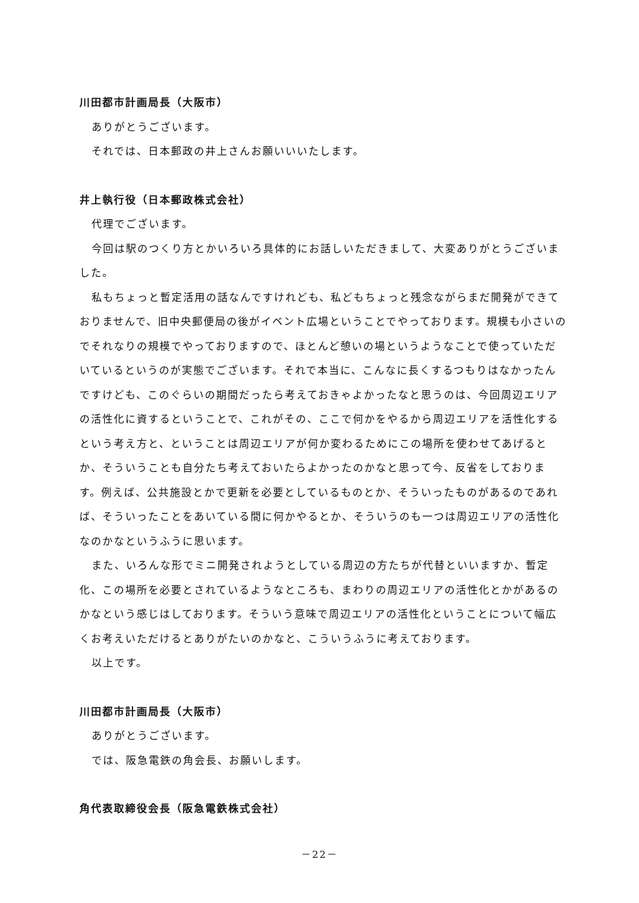川田都市計画局長（大阪市）
ありがとうございます。
それでは、日本郵政の井上さんお願いいいたします。
井上執行役（日本郵政株式会社）
代理でございます。
今回は駅のつくり方とかいろいろ具体的にお話しいただきまして、大変ありがとうございました。
私もちょっと暫定活用の話なんですけれども、私どもちょっと残念ながらまだ開発ができておりませんで、旧中央郵便局の後がイベント広場ということでやっております。規模も小さいのでそれなりの規模でやっておりますので、ほとんど憩いの場というようなことで使っていただいているというのが実態でございます。それで本当に、こんなに長くするつもりはなかったんですけども、このぐらいの期間だったら考えておきゃよかったなと思うのは、今回周辺エリアの活性化に資するということで、これがその、ここで何かをやるから周辺エリアを活性化するという考え方と、ということは周辺エリアが何か変わるためにこの場所を使わせてあげるとか、そういうことも自分たち考えておいたらよかったのかなと思って今、反省をしております。例えば、公共施設とかで更新を必要としているものとか、そういったものがあるのであれば、そういったことをあいている間に何かやるとか、そういうのも一つは周辺エリアの活性化なのかなというふうに思います。
また、いろんな形でミニ開発されようとしている周辺の方たちが代替といいますか、暫定化、この場所を必要とされているようなところも、まわりの周辺エリアの活性化とかがあるのかなという感じはしております。そういう意味で周辺エリアの活性化ということについて幅広くお考えいただけるとありがたいのかなと、こういうふうに考えております。
以上です。
川田都市計画局長（大阪市）
ありがとうございます。
では、阪急電鉄の角会長、お願いします。
角代表取締役会長（阪急電鉄株式会社）
－22－